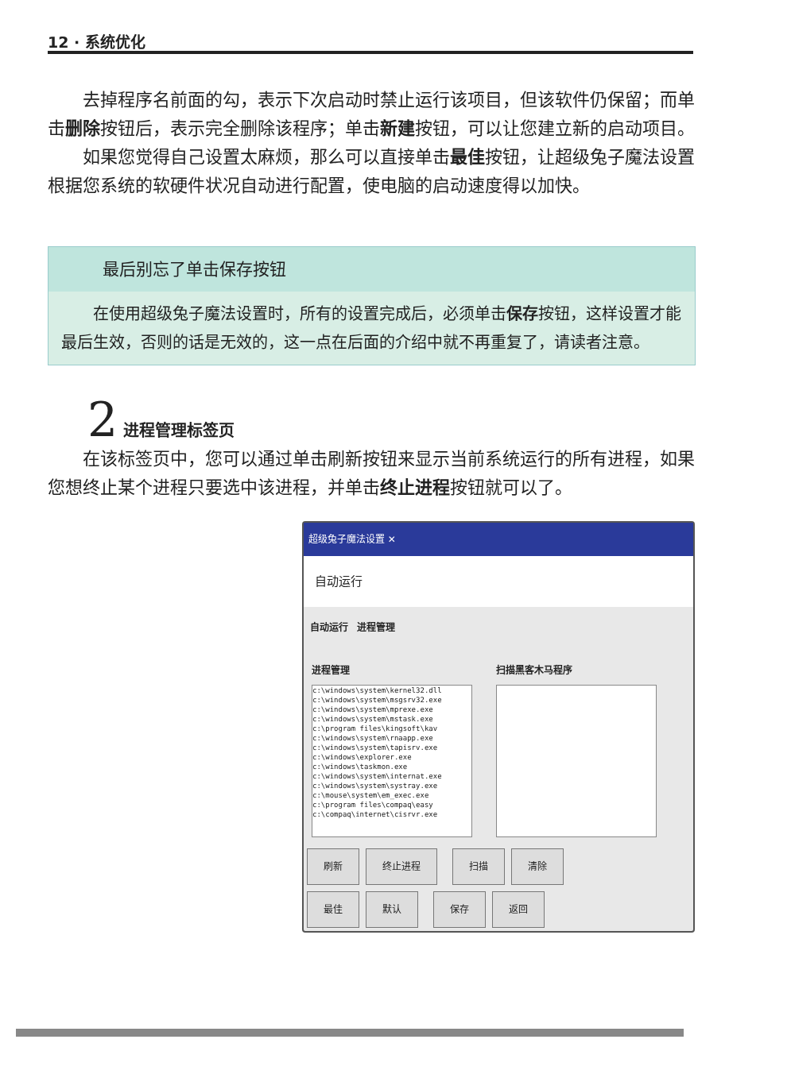12 · 系统优化
去掉程序名前面的勾，表示下次启动时禁止运行该项目，但该软件仍保留；而单击删除按钮后，表示完全删除该程序；单击新建按钮，可以让您建立新的启动项目。
如果您觉得自己设置太麻烦，那么可以直接单击最佳按钮，让超级兔子魔法设置根据您系统的软硬件状况自动进行配置，使电脑的启动速度得以加快。
最后别忘了单击保存按钮
在使用超级兔子魔法设置时，所有的设置完成后，必须单击保存按钮，这样设置才能最后生效，否则的话是无效的，这一点在后面的介绍中就不再重复了，请读者注意。
2 进程管理标签页
在该标签页中，您可以通过单击刷新按钮来显示当前系统运行的所有进程，如果您想终止某个进程只要选中该进程，并单击终止进程按钮就可以了。
超级兔子魔法设置 ✕
自动运行
自动运行 进程管理
进程管理
c:\windows\system\kernel32.dll
c:\windows\system\msgsrv32.exe
c:\windows\system\mprexe.exe
c:\windows\system\mstask.exe
c:\program files\kingsoft\kav
c:\windows\system\rnaapp.exe
c:\windows\system\tapisrv.exe
c:\windows\explorer.exe
c:\windows\taskmon.exe
c:\windows\system\internat.exe
c:\windows\system\systray.exe
c:\mouse\system\em_exec.exe
c:\program files\compaq\easy
c:\compaq\internet\cisrvr.exe
扫描黑客木马程序
刷新 终止进程 扫描 清除
最佳 默认 保存 返回